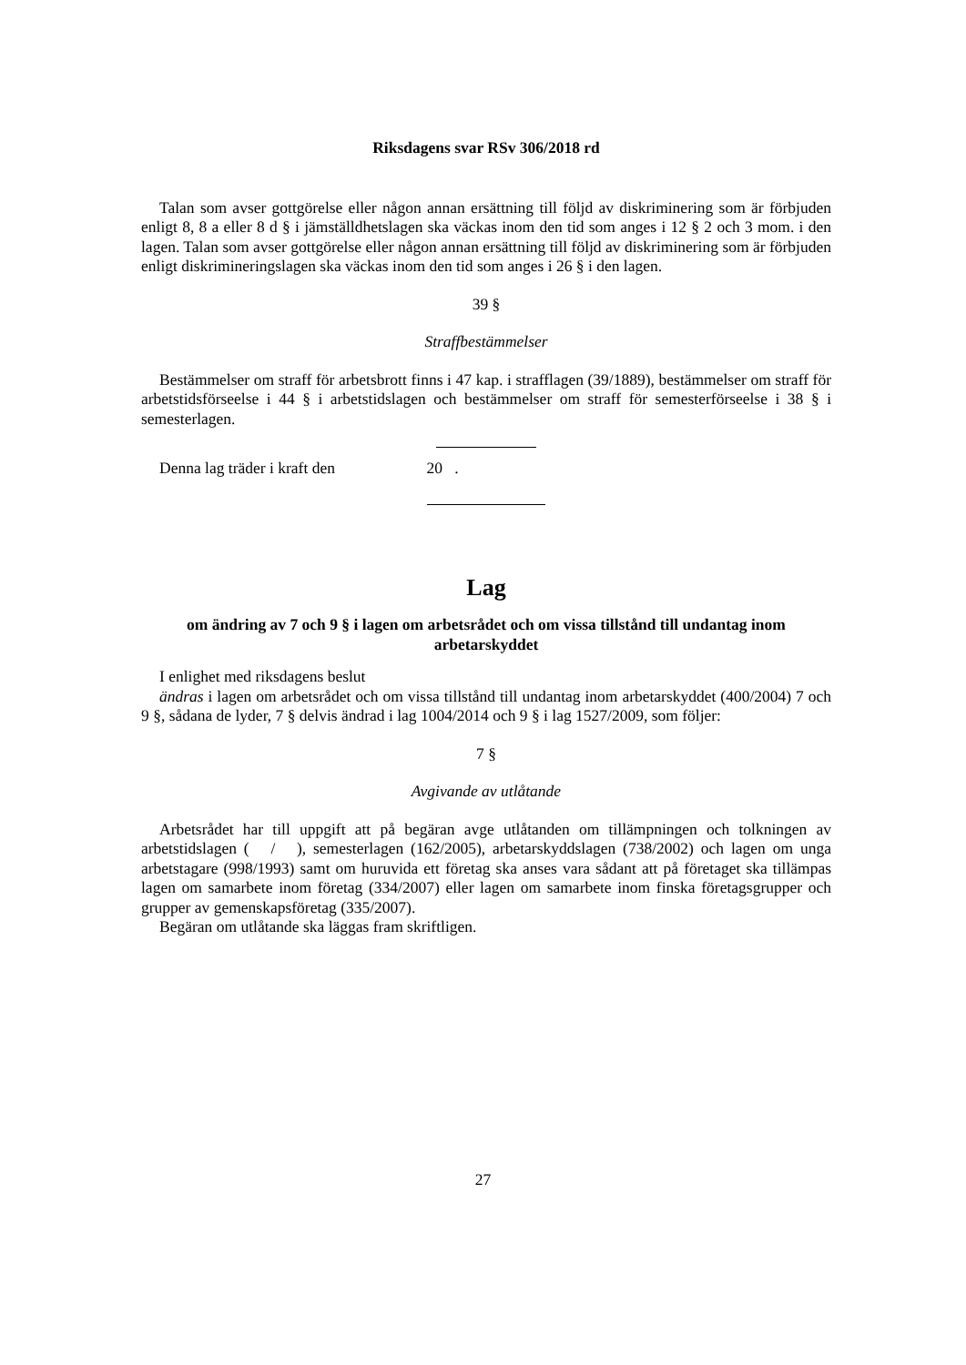Riksdagens svar RSv 306/2018 rd
Talan som avser gottgörelse eller någon annan ersättning till följd av diskriminering som är förbjuden enligt 8, 8 a eller 8 d § i jämställdhetslagen ska väckas inom den tid som anges i 12 § 2 och 3 mom. i den lagen. Talan som avser gottgörelse eller någon annan ersättning till följd av diskriminering som är förbjuden enligt diskrimineringslagen ska väckas inom den tid som anges i 26 § i den lagen.
39 §
Straffbestämmelser
Bestämmelser om straff för arbetsbrott finns i 47 kap. i strafflagen (39/1889), bestämmelser om straff för arbetstidsförseelse i 44 § i arbetstidslagen och bestämmelser om straff för semesterförseelse i 38 § i semesterlagen.
Denna lag träder i kraft den 20 .
Lag
om ändring av 7 och 9 § i lagen om arbetsrådet och om vissa tillstånd till undantag inom arbetarskyddet
I enlighet med riksdagens beslut
ändras i lagen om arbetsrådet och om vissa tillstånd till undantag inom arbetarskyddet (400/2004) 7 och 9 §, sådana de lyder, 7 § delvis ändrad i lag 1004/2014 och 9 § i lag 1527/2009, som följer:
7 §
Avgivande av utlåtande
Arbetsrådet har till uppgift att på begäran avge utlåtanden om tillämpningen och tolkningen av arbetstidslagen ( / ), semesterlagen (162/2005), arbetarskyddslagen (738/2002) och lagen om unga arbetstagare (998/1993) samt om huruvida ett företag ska anses vara sådant att på företaget ska tillämpas lagen om samarbete inom företag (334/2007) eller lagen om samarbete inom finska företagsgrupper och grupper av gemenskapsföretag (335/2007).
Begäran om utlåtande ska läggas fram skriftligen.
27